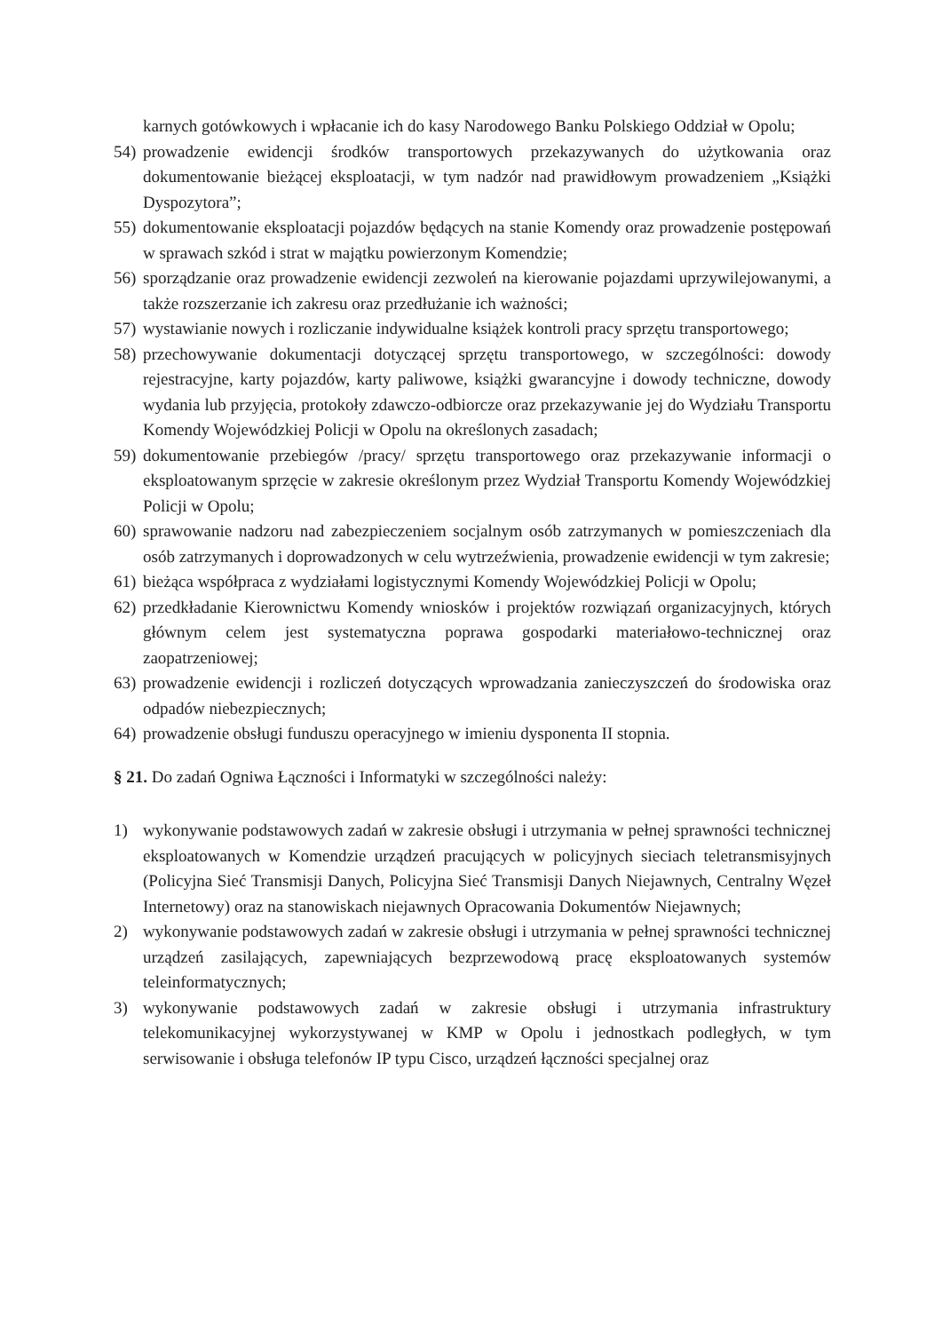karnych gotówkowych i wpłacanie ich do kasy Narodowego Banku Polskiego Oddział w Opolu;
54) prowadzenie ewidencji środków transportowych przekazywanych do użytkowania oraz dokumentowanie bieżącej eksploatacji, w tym nadzór nad prawidłowym prowadzeniem „Książki Dyspozytora”;
55) dokumentowanie eksploatacji pojazdów będących na stanie Komendy oraz prowadzenie postępowań w sprawach szkód i strat w majątku powierzonym Komendzie;
56) sporządzanie oraz prowadzenie ewidencji zezwoleń na kierowanie pojazdami uprzywilejowanymi, a także rozszerzanie ich zakresu oraz przedłużanie ich ważności;
57) wystawianie nowych i rozliczanie indywidualne książek kontroli pracy sprzętu transportowego;
58) przechowywanie dokumentacji dotyczącej sprzętu transportowego, w szczególności: dowody rejestracyjne, karty pojazdów, karty paliwowe, książki gwarancyjne i dowody techniczne, dowody wydania lub przyjęcia, protokoły zdawczo-odbiorcze oraz przekazywanie jej do Wydziału Transportu Komendy Wojewódzkiej Policji w Opolu na określonych zasadach;
59) dokumentowanie przebiegów /pracy/ sprzętu transportowego oraz przekazywanie informacji o eksploatowanym sprzęcie w zakresie określonym przez Wydział Transportu Komendy Wojewódzkiej Policji w Opolu;
60) sprawowanie nadzoru nad zabezpieczeniem socjalnym osób zatrzymanych w pomieszczeniach dla osób zatrzymanych i doprowadzonych w celu wytrzeźwienia, prowadzenie ewidencji w tym zakresie;
61) bieżąca współpraca z wydziałami logistycznymi Komendy Wojewódzkiej Policji w Opolu;
62) przedkładanie Kierownictwu Komendy wniosków i projektów rozwiązań organizacyjnych, których głównym celem jest systematyczna poprawa gospodarki materiałowo-technicznej oraz zaopatrzeniowej;
63) prowadzenie ewidencji i rozliczeń dotyczących wprowadzania zanieczyszczeń do środowiska oraz odpadów niebezpiecznych;
64) prowadzenie obsługi funduszu operacyjnego w imieniu dysponenta II stopnia.
§ 21. Do zadań Ogniwa Łączności i Informatyki w szczególności należy:
1) wykonywanie podstawowych zadań w zakresie obsługi i utrzymania w pełnej sprawności technicznej eksploatowanych w Komendzie urządzeń pracujących w policyjnych sieciach teletransmisyjnych (Policyjna Sieć Transmisji Danych, Policyjna Sieć Transmisji Danych Niejawnych, Centralny Węzeł Internetowy) oraz na stanowiskach niejawnych Opracowania Dokumentów Niejawnych;
2) wykonywanie podstawowych zadań w zakresie obsługi i utrzymania w pełnej sprawności technicznej urządzeń zasilających, zapewniających bezprzewodową pracę eksploatowanych systemów teleinformatycznych;
3) wykonywanie podstawowych zadań w zakresie obsługi i utrzymania infrastruktury telekomunikacyjnej wykorzystywanej w KMP w Opolu i jednostkach podległych, w tym serwisowanie i obsługa telefonów IP typu Cisco, urządzeń łączności specjalnej oraz